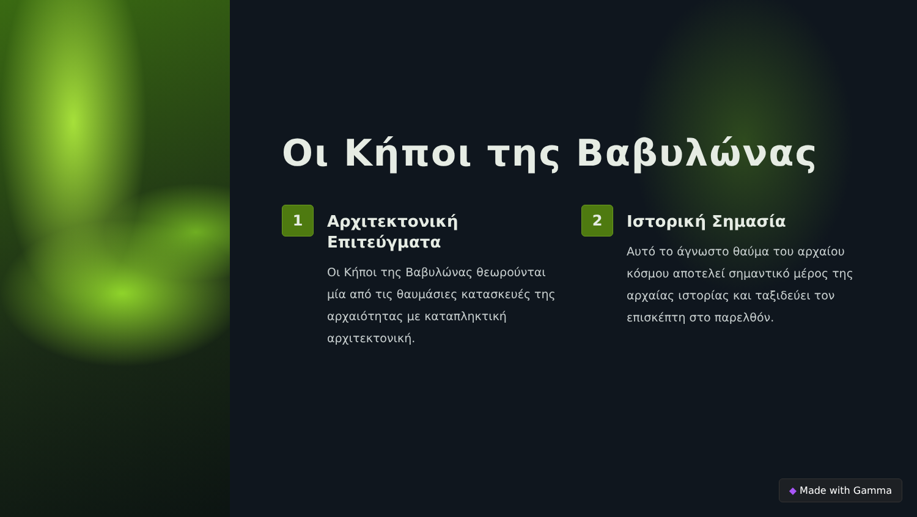Οι Κήποι της Βαβυλώνας
1
Αρχιτεκτονική Επιτεύγματα
Οι Κήποι της Βαβυλώνας θεωρούνται μία από τις θαυμάσιες κατασκευές της αρχαιότητας με καταπληκτική αρχιτεκτονική.
2
Ιστορική Σημασία
Αυτό το άγνωστο θαύμα του αρχαίου κόσμου αποτελεί σημαντικό μέρος της αρχαίας ιστορίας και ταξιδεύει τον επισκέπτη στο παρελθόν.
◆ Made with Gamma